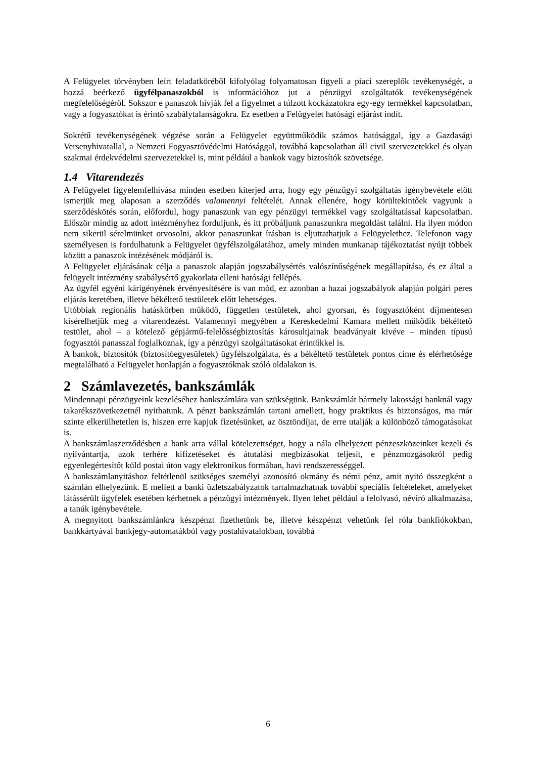A Felügyelet törvényben leírt feladatköréből kifolyólag folyamatosan figyeli a piaci szereplők tevékenységét, a hozzá beérkező ügyfélpanaszokból is információhoz jut a pénzügyi szolgáltatók tevékenységének megfelelőségéről. Sokszor e panaszok hívják fel a figyelmet a túlzott kockázatokra egy-egy termékkel kapcsolatban, vagy a fogyasztókat is érintő szabálytalanságokra. Ez esetben a Felügyelet hatósági eljárást indít.
Sokrétű tevékenységének végzése során a Felügyelet együttműködik számos hatósággal, így a Gazdasági Versenyhivatallal, a Nemzeti Fogyasztóvédelmi Hatósággal, továbbá kapcsolatban áll civil szervezetekkel és olyan szakmai érdekvédelmi szervezetekkel is, mint például a bankok vagy biztosítók szövetsége.
1.4 Vitarendezés
A Felügyelet figyelemfelhívása minden esetben kiterjed arra, hogy egy pénzügyi szolgáltatás igénybevétele előtt ismerjük meg alaposan a szerződés valamennyi feltételét. Annak ellenére, hogy körültekintőek vagyunk a szerződéskötés során, előfordul, hogy panaszunk van egy pénzügyi termékkel vagy szolgáltatással kapcsolatban. Először mindig az adott intézményhez forduljunk, és itt próbáljunk panaszunkra megoldást találni. Ha ilyen módon nem sikerül sérelmünket orvosolni, akkor panaszunkat írásban is eljuttathatjuk a Felügyelethez. Telefonon vagy személyesen is fordulhatunk a Felügyelet ügyfélszolgálatához, amely minden munkanap tájékoztatást nyújt többek között a panaszok intézésének módjáról is.
A Felügyelet eljárásának célja a panaszok alapján jogszabálysértés valószínűségének megállapítása, és ez által a felügyelt intézmény szabálysértő gyakorlata elleni hatósági fellépés.
Az ügyfél egyéni kárigényének érvényesítésére is van mód, ez azonban a hazai jogszabályok alapján polgári peres eljárás keretében, illetve békéltető testületek előtt lehetséges.
Utóbbiak regionális hatáskörben működő, független testületek, ahol gyorsan, és fogyasztóként díjmentesen kísérelhetjük meg a vitarendezést. Valamennyi megyében a Kereskedelmi Kamara mellett működik békéltető testület, ahol – a kötelező gépjármű-felelősségbiztosítás károsultjainak beadványait kivéve – minden típusú fogyasztói panasszal foglalkoznak, így a pénzügyi szolgáltatásokat érintőkkel is.
A bankok, biztosítók (biztosítóegyesületek) ügyfélszolgálata, és a békéltető testületek pontos címe és elérhetősége megtalálható a Felügyelet honlapján a fogyasztóknak szóló oldalakon is.
2 Számlavezetés, bankszámlák
Mindennapi pénzügyeink kezeléséhez bankszámlára van szükségünk. Bankszámlát bármely lakossági banknál vagy takarékszövetkezetnél nyithatunk. A pénzt bankszámlán tartani amellett, hogy praktikus és biztonságos, ma már szinte elkerülhetetlen is, hiszen erre kapjuk fizetésünket, az ösztöndíjat, de erre utalják a különböző támogatásokat is.
A bankszámlaszerződésben a bank arra vállal kötelezettséget, hogy a nála elhelyezett pénzeszközeinket kezeli és nyilvántartja, azok terhére kifizetéseket és átutalási megbízásokat teljesít, e pénzmozgásokról pedig egyenlegértesítőt küld postai úton vagy elektronikus formában, havi rendszerességgel.
A bankszámlanyitáshoz feltétlenül szükséges személyi azonosító okmány és némi pénz, amit nyitó összegként a számlán elhelyezünk. E mellett a banki üzletszabályzatok tartalmazhatnak további speciális feltételeket, amelyeket látássérült ügyfelek esetében kérhetnek a pénzügyi intézmények. Ilyen lehet például a felolvasó, névíró alkalmazása, a tanúk igénybevétele.
A megnyitott bankszámlánkra készpénzt fizethetünk be, illetve készpénzt vehetünk fel róla bankfiókokban, bankkártyával bankjegy-automatákból vagy postahivatalokban, továbbá
6